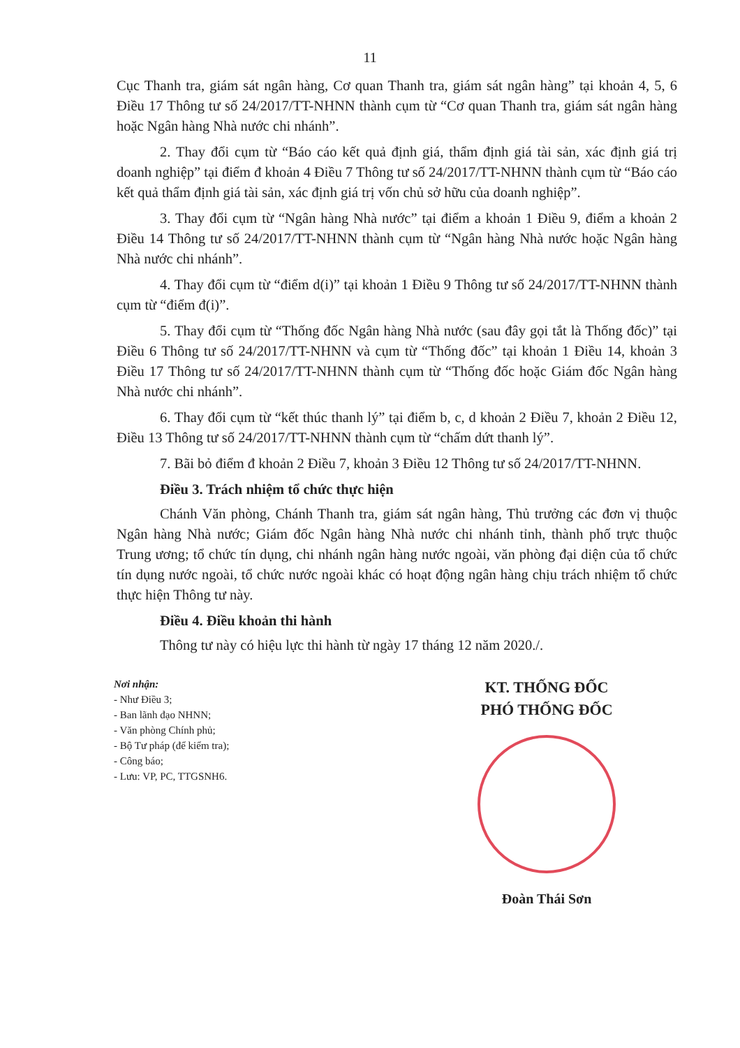11
Cục Thanh tra, giám sát ngân hàng, Cơ quan Thanh tra, giám sát ngân hàng” tại khoản 4, 5, 6 Điều 17 Thông tư số 24/2017/TT-NHNN thành cụm từ “Cơ quan Thanh tra, giám sát ngân hàng hoặc Ngân hàng Nhà nước chi nhánh”.
2. Thay đổi cụm từ “Báo cáo kết quả định giá, thẩm định giá tài sản, xác định giá trị doanh nghiệp” tại điểm đ khoản 4 Điều 7 Thông tư số 24/2017/TT-NHNN thành cụm từ “Báo cáo kết quả thẩm định giá tài sản, xác định giá trị vốn chủ sở hữu của doanh nghiệp”.
3. Thay đổi cụm từ “Ngân hàng Nhà nước” tại điểm a khoản 1 Điều 9, điểm a khoản 2 Điều 14 Thông tư số 24/2017/TT-NHNN thành cụm từ “Ngân hàng Nhà nước hoặc Ngân hàng Nhà nước chi nhánh”.
4. Thay đổi cụm từ “điểm d(i)” tại khoản 1 Điều 9 Thông tư số 24/2017/TT-NHNN thành cụm từ “điểm đ(i)”.
5. Thay đổi cụm từ “Thống đốc Ngân hàng Nhà nước (sau đây gọi tắt là Thống đốc)” tại Điều 6 Thông tư số 24/2017/TT-NHNN và cụm từ “Thống đốc” tại khoản 1 Điều 14, khoản 3 Điều 17 Thông tư số 24/2017/TT-NHNN thành cụm từ “Thống đốc hoặc Giám đốc Ngân hàng Nhà nước chi nhánh”.
6. Thay đổi cụm từ “kết thúc thanh lý” tại điểm b, c, d khoản 2 Điều 7, khoản 2 Điều 12, Điều 13 Thông tư số 24/2017/TT-NHNN thành cụm từ “chấm dứt thanh lý”.
7. Bãi bỏ điểm đ khoản 2 Điều 7, khoản 3 Điều 12 Thông tư số 24/2017/TT-NHNN.
Điều 3. Trách nhiệm tổ chức thực hiện
Chánh Văn phòng, Chánh Thanh tra, giám sát ngân hàng, Thủ trưởng các đơn vị thuộc Ngân hàng Nhà nước; Giám đốc Ngân hàng Nhà nước chi nhánh tỉnh, thành phố trực thuộc Trung ương; tổ chức tín dụng, chi nhánh ngân hàng nước ngoài, văn phòng đại diện của tổ chức tín dụng nước ngoài, tổ chức nước ngoài khác có hoạt động ngân hàng chịu trách nhiệm tổ chức thực hiện Thông tư này.
Điều 4. Điều khoản thi hành
Thông tư này có hiệu lực thi hành từ ngày 17 tháng 12 năm 2020./.
Nơi nhận:
- Như Điều 3;
- Ban lãnh đạo NHNN;
- Văn phòng Chính phủ;
- Bộ Tư pháp (để kiểm tra);
- Công báo;
- Lưu: VP, PC, TTGSNH6.
KT. THỐNG ĐỐC
PHÓ THỐNG ĐỐC
Đoàn Thái Sơn